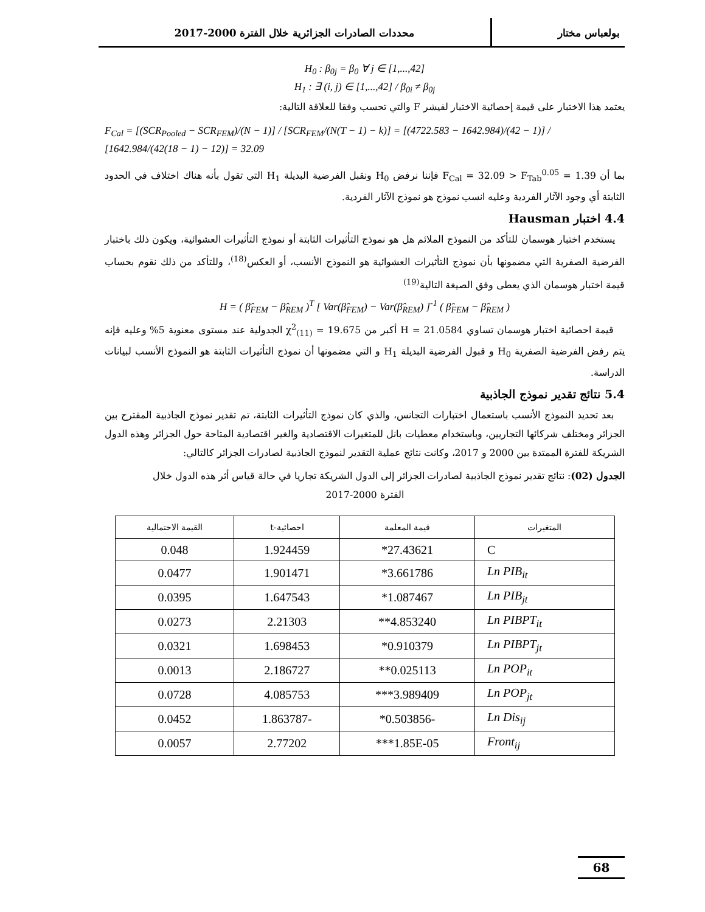بولعباس مختار محددات الصادرات الجزائرية خلال الفترة 2000-2017
H<sub>0</sub> : β<sub>0j</sub> = β<sub>0</sub> ∀ j ∈ [1,...,42]
H<sub>1</sub> : ∃ (i, j) ∈ [1,...,42] / β<sub>0i</sub> ≠ β<sub>0j</sub>
يعتمد هذا الاختبار على قيمة إحصائية الاختبار لفيشر F والتي تحسب وفقا للعلاقة التالية:
F<sub>Cal</sub> = [(SCR<sub>Pooled</sub> − SCR<sub>FEM</sub>)/(N − 1)] / [SCR<sub>FEM</sub>/(N(T − 1) − k)] = [(4722.583 − 1642.984)/(42 − 1)] / [1642.984/(42(18 − 1) − 12)] = 32.09
بما أن F<sub>Cal</sub> = 32.09 > F<sub>Tab</sub><sup>0.05</sup> = 1.39 فإننا نرفض H<sub>0</sub> ونقبل الفرضية البديلة H<sub>1</sub> التي تقول بأنه هناك اختلاف في الحدود الثابتة أي وجود الآثار الفردية وعليه انسب نموذج هو نموذج الآثار الفردية.
4.4 اختبار Hausman
يستخدم اختبار هوسمان للتأكد من النموذج الملائم هل هو نموذج التأثيرات الثابتة أو نموذج التأثيرات العشوائية، ويكون ذلك باختبار الفرضية الصفرية التي مضمونها بأن نموذج التأثيرات العشوائية هو النموذج الأنسب، أو العكس<sup>(18)</sup>، وللتأكد من ذلك نقوم بحساب قيمة اختبار هوسمان الذي يعطى وفق الصيغة التالية<sup>(19)</sup>
H = ( β̂<sub>FEM</sub> − β̂<sub>REM</sub> )<sup>T</sup> [ Var(β̂<sub>FEM</sub>) − Var(β̂<sub>REM</sub>) ]<sup>-1</sup> ( β̂<sub>FEM</sub> − β̂<sub>REM</sub> )
قيمة احصائية اختبار هوسمان تساوي H = 21.0584 أكبر من χ<sup>2</sup><sub>(11)</sub> = 19.675 الجدولية عند مستوى معنوية 5% وعليه فإنه يتم رفض الفرضية الصفرية H<sub>0</sub> و قبول الفرضية البديلة H<sub>1</sub> و التي مضمونها أن نموذج التأثيرات الثابتة هو النموذج الأنسب لبيانات الدراسة.
5.4 نتائج تقدير نموذج الجاذبية
بعد تحديد النموذج الأنسب باستعمال اختبارات التجانس، والذي كان نموذج التأثيرات الثابتة، تم تقدير نموذج الجاذبية المقترح بين الجزائر ومختلف شركائها التجاريين، وباستخدام معطيات بانل للمتغيرات الاقتصادية والغير اقتصادية المتاحة حول الجزائر وهذه الدول الشريكة للفترة الممتدة بين 2000 و 2017، وكانت نتائج عملية التقدير لنموذج الجاذبية لصادرات الجزائر كالتالي:
الجدول (02): نتائج تقدير نموذج الجاذبية لصادرات الجزائر إلى الدول الشريكة تجاريا في حالة قياس أثر هذه الدول خلال
الفترة 2000-2017
| المتغيرات | قيمة المعلمة | احصائية-t | القيمة الاحتمالية |
| --- | --- | --- | --- |
| C | 27.43621* | 1.924459 | 0.048 |
| Ln PIB<sub>it</sub> | 3.661786* | 1.901471 | 0.0477 |
| Ln PIB<sub>jt</sub> | 1.087467* | 1.647543 | 0.0395 |
| Ln PIBPT<sub>it</sub> | 4.853240** | 2.21303 | 0.0273 |
| Ln PIBPT<sub>jt</sub> | 0.910379* | 1.698453 | 0.0321 |
| Ln POP<sub>it</sub> | 0.025113** | 2.186727 | 0.0013 |
| Ln POP<sub>jt</sub> | 3.989409*** | 4.085753 | 0.0728 |
| Ln Dis<sub>ij</sub> | -0.503856* | -1.863787 | 0.0452 |
| Front<sub>ij</sub> | 1.85E-05*** | 2.77202 | 0.0057 |
68